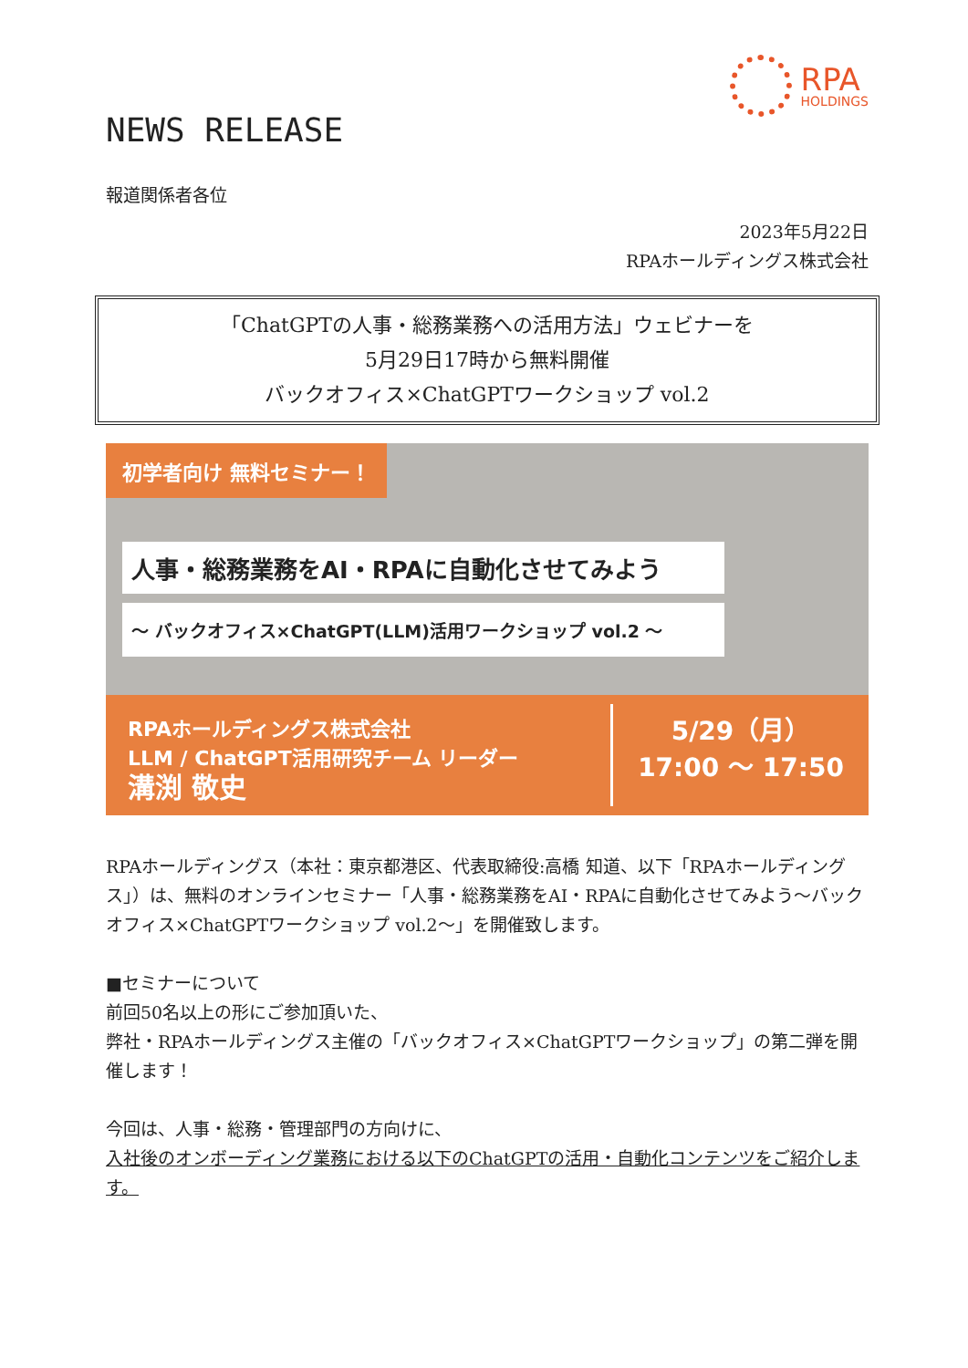RPA
HOLDINGS
NEWS RELEASE
報道関係者各位
2023年5月22日
RPAホールディングス株式会社
「ChatGPTの人事・総務業務への活用方法」ウェビナーを
5月29日17時から無料開催
バックオフィス×ChatGPTワークショップ vol.2
初学者向け 無料セミナー！
人事・総務業務をAI・RPAに自動化させてみよう
～ バックオフィス×ChatGPT(LLM)活用ワークショップ vol.2 ～
RPAホールディングス株式会社
LLM / ChatGPT活用研究チーム リーダー
溝渕 敬史
5/29（月）
17:00 ～ 17:50
RPAホールディングス（本社：東京都港区、代表取締役:高橋 知道、以下「RPAホールディングス」）は、無料のオンラインセミナー「人事・総務業務をAI・RPAに自動化させてみよう～バックオフィス×ChatGPTワークショップ vol.2～」を開催致します。
■セミナーについて
前回50名以上の形にご参加頂いた、
弊社・RPAホールディングス主催の「バックオフィス×ChatGPTワークショップ」の第二弾を開催します！
今回は、人事・総務・管理部門の方向けに、
入社後のオンボーディング業務における以下のChatGPTの活用・自動化コンテンツをご紹介します。